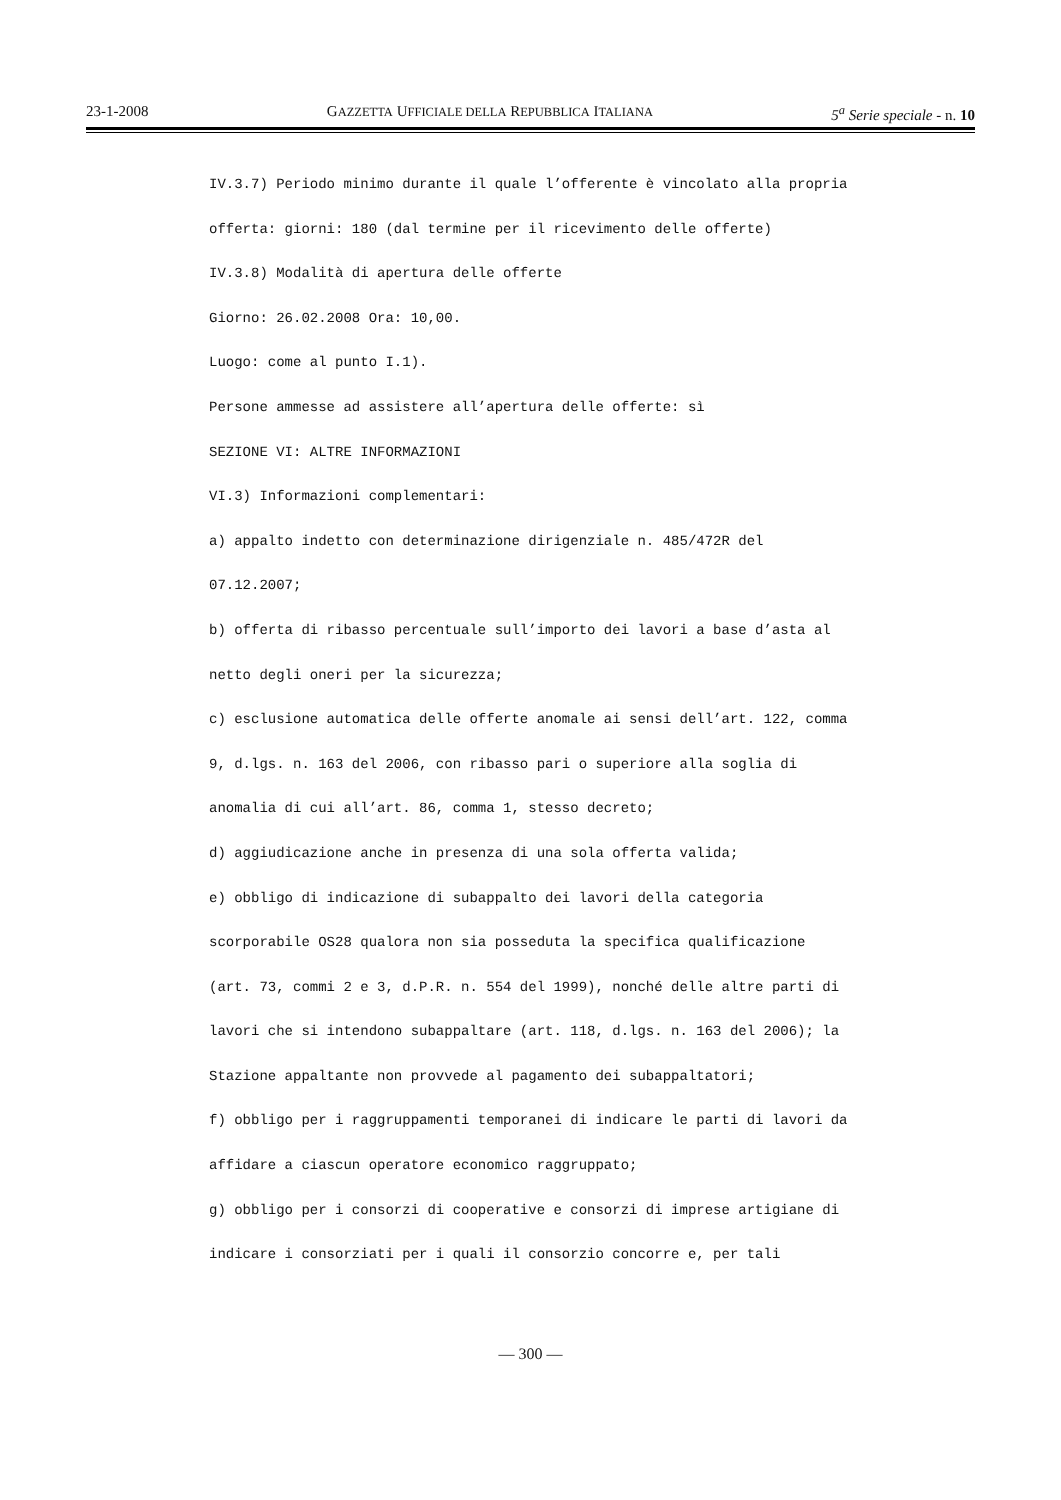23-1-2008 GAZZETTA UFFICIALE DELLA REPUBBLICA ITALIANA 5<sup>a</sup> Serie speciale - n. 10
IV.3.7) Periodo minimo durante il quale l’offerente è vincolato alla propria
offerta: giorni: 180 (dal termine per il ricevimento delle offerte)
IV.3.8) Modalità di apertura delle offerte
Giorno: 26.02.2008 Ora: 10,00.
Luogo: come al punto I.1).
Persone ammesse ad assistere all’apertura delle offerte: sì
SEZIONE VI: ALTRE INFORMAZIONI
VI.3) Informazioni complementari:
a) appalto indetto con determinazione dirigenziale n. 485/472R del
07.12.2007;
b) offerta di ribasso percentuale sull’importo dei lavori a base d’asta al
netto degli oneri per la sicurezza;
c) esclusione automatica delle offerte anomale ai sensi dell’art. 122, comma
9, d.lgs. n. 163 del 2006, con ribasso pari o superiore alla soglia di
anomalia di cui all’art. 86, comma 1, stesso decreto;
d) aggiudicazione anche in presenza di una sola offerta valida;
e) obbligo di indicazione di subappalto dei lavori della categoria
scorporabile OS28 qualora non sia posseduta la specifica qualificazione
(art. 73, commi 2 e 3, d.P.R. n. 554 del 1999), nonché delle altre parti di
lavori che si intendono subappaltare (art. 118, d.lgs. n. 163 del 2006); la
Stazione appaltante non provvede al pagamento dei subappaltatori;
f) obbligo per i raggruppamenti temporanei di indicare le parti di lavori da
affidare a ciascun operatore economico raggruppato;
g) obbligo per i consorzi di cooperative e consorzi di imprese artigiane di
indicare i consorziati per i quali il consorzio concorre e, per tali
— 300 —